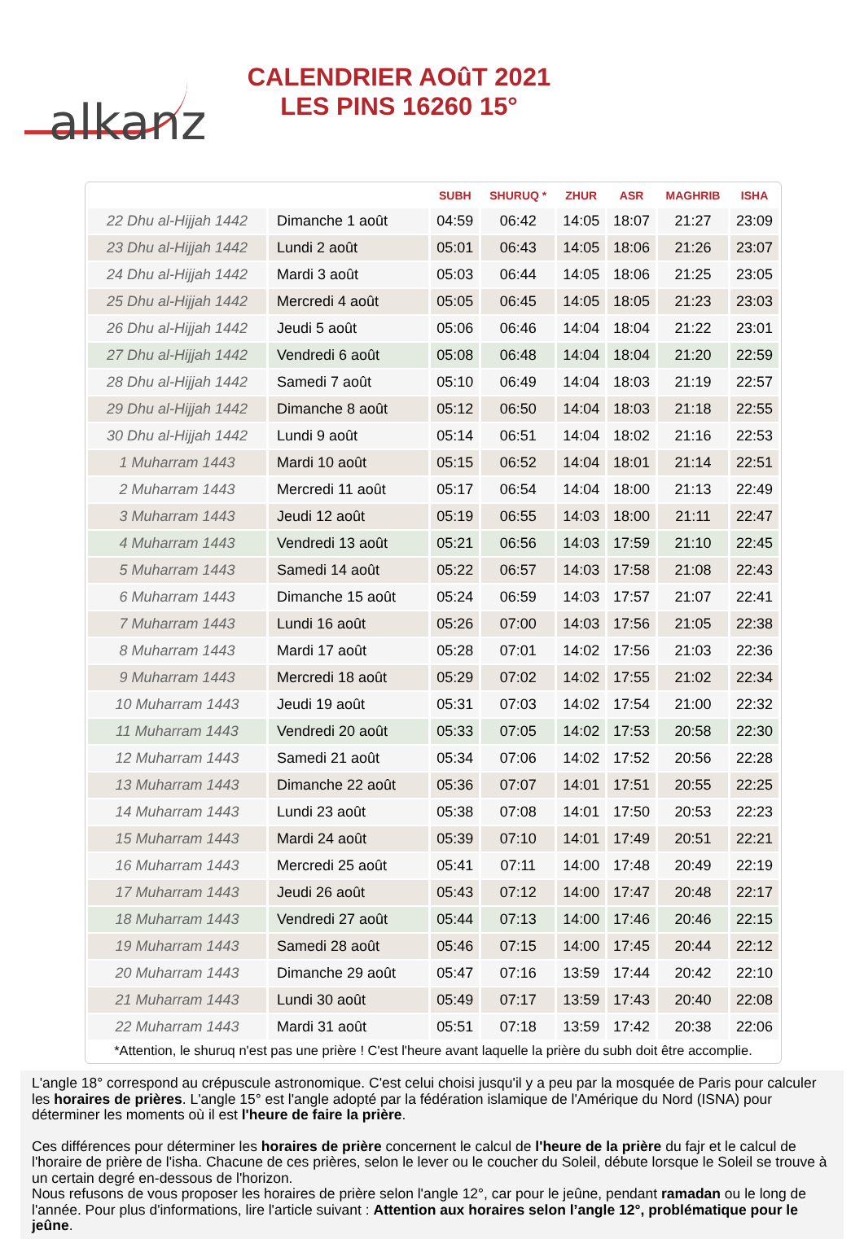alkanz
CALENDRIER AOûT 2021
LES PINS 16260 15°
| | | SUBH | SHURUQ * | ZHUR | ASR | MAGHRIB | ISHA |
| --- | --- | --- | --- | --- | --- | --- | --- |
| 22 Dhu al-Hijjah 1442 | Dimanche 1 août | 04:59 | 06:42 | 14:05 | 18:07 | 21:27 | 23:09 |
| 23 Dhu al-Hijjah 1442 | Lundi 2 août | 05:01 | 06:43 | 14:05 | 18:06 | 21:26 | 23:07 |
| 24 Dhu al-Hijjah 1442 | Mardi 3 août | 05:03 | 06:44 | 14:05 | 18:06 | 21:25 | 23:05 |
| 25 Dhu al-Hijjah 1442 | Mercredi 4 août | 05:05 | 06:45 | 14:05 | 18:05 | 21:23 | 23:03 |
| 26 Dhu al-Hijjah 1442 | Jeudi 5 août | 05:06 | 06:46 | 14:04 | 18:04 | 21:22 | 23:01 |
| 27 Dhu al-Hijjah 1442 | Vendredi 6 août | 05:08 | 06:48 | 14:04 | 18:04 | 21:20 | 22:59 |
| 28 Dhu al-Hijjah 1442 | Samedi 7 août | 05:10 | 06:49 | 14:04 | 18:03 | 21:19 | 22:57 |
| 29 Dhu al-Hijjah 1442 | Dimanche 8 août | 05:12 | 06:50 | 14:04 | 18:03 | 21:18 | 22:55 |
| 30 Dhu al-Hijjah 1442 | Lundi 9 août | 05:14 | 06:51 | 14:04 | 18:02 | 21:16 | 22:53 |
| 1 Muharram 1443 | Mardi 10 août | 05:15 | 06:52 | 14:04 | 18:01 | 21:14 | 22:51 |
| 2 Muharram 1443 | Mercredi 11 août | 05:17 | 06:54 | 14:04 | 18:00 | 21:13 | 22:49 |
| 3 Muharram 1443 | Jeudi 12 août | 05:19 | 06:55 | 14:03 | 18:00 | 21:11 | 22:47 |
| 4 Muharram 1443 | Vendredi 13 août | 05:21 | 06:56 | 14:03 | 17:59 | 21:10 | 22:45 |
| 5 Muharram 1443 | Samedi 14 août | 05:22 | 06:57 | 14:03 | 17:58 | 21:08 | 22:43 |
| 6 Muharram 1443 | Dimanche 15 août | 05:24 | 06:59 | 14:03 | 17:57 | 21:07 | 22:41 |
| 7 Muharram 1443 | Lundi 16 août | 05:26 | 07:00 | 14:03 | 17:56 | 21:05 | 22:38 |
| 8 Muharram 1443 | Mardi 17 août | 05:28 | 07:01 | 14:02 | 17:56 | 21:03 | 22:36 |
| 9 Muharram 1443 | Mercredi 18 août | 05:29 | 07:02 | 14:02 | 17:55 | 21:02 | 22:34 |
| 10 Muharram 1443 | Jeudi 19 août | 05:31 | 07:03 | 14:02 | 17:54 | 21:00 | 22:32 |
| 11 Muharram 1443 | Vendredi 20 août | 05:33 | 07:05 | 14:02 | 17:53 | 20:58 | 22:30 |
| 12 Muharram 1443 | Samedi 21 août | 05:34 | 07:06 | 14:02 | 17:52 | 20:56 | 22:28 |
| 13 Muharram 1443 | Dimanche 22 août | 05:36 | 07:07 | 14:01 | 17:51 | 20:55 | 22:25 |
| 14 Muharram 1443 | Lundi 23 août | 05:38 | 07:08 | 14:01 | 17:50 | 20:53 | 22:23 |
| 15 Muharram 1443 | Mardi 24 août | 05:39 | 07:10 | 14:01 | 17:49 | 20:51 | 22:21 |
| 16 Muharram 1443 | Mercredi 25 août | 05:41 | 07:11 | 14:00 | 17:48 | 20:49 | 22:19 |
| 17 Muharram 1443 | Jeudi 26 août | 05:43 | 07:12 | 14:00 | 17:47 | 20:48 | 22:17 |
| 18 Muharram 1443 | Vendredi 27 août | 05:44 | 07:13 | 14:00 | 17:46 | 20:46 | 22:15 |
| 19 Muharram 1443 | Samedi 28 août | 05:46 | 07:15 | 14:00 | 17:45 | 20:44 | 22:12 |
| 20 Muharram 1443 | Dimanche 29 août | 05:47 | 07:16 | 13:59 | 17:44 | 20:42 | 22:10 |
| 21 Muharram 1443 | Lundi 30 août | 05:49 | 07:17 | 13:59 | 17:43 | 20:40 | 22:08 |
| 22 Muharram 1443 | Mardi 31 août | 05:51 | 07:18 | 13:59 | 17:42 | 20:38 | 22:06 |
*Attention, le shuruq n'est pas une prière ! C'est l'heure avant laquelle la prière du subh doit être accomplie.
L'angle 18° correspond au crépuscule astronomique. C'est celui choisi jusqu'il y a peu par la mosquée de Paris pour calculer les horaires de prières. L'angle 15° est l'angle adopté par la fédération islamique de l'Amérique du Nord (ISNA) pour déterminer les moments où il est l'heure de faire la prière.
Ces différences pour déterminer les horaires de prière concernent le calcul de l'heure de la prière du fajr et le calcul de l'horaire de prière de l'isha. Chacune de ces prières, selon le lever ou le coucher du Soleil, débute lorsque le Soleil se trouve à un certain degré en-dessous de l'horizon.
Nous refusons de vous proposer les horaires de prière selon l'angle 12°, car pour le jeûne, pendant ramadan ou le long de l'année. Pour plus d'informations, lire l'article suivant : Attention aux horaires selon l’angle 12°, problématique pour le jeûne.